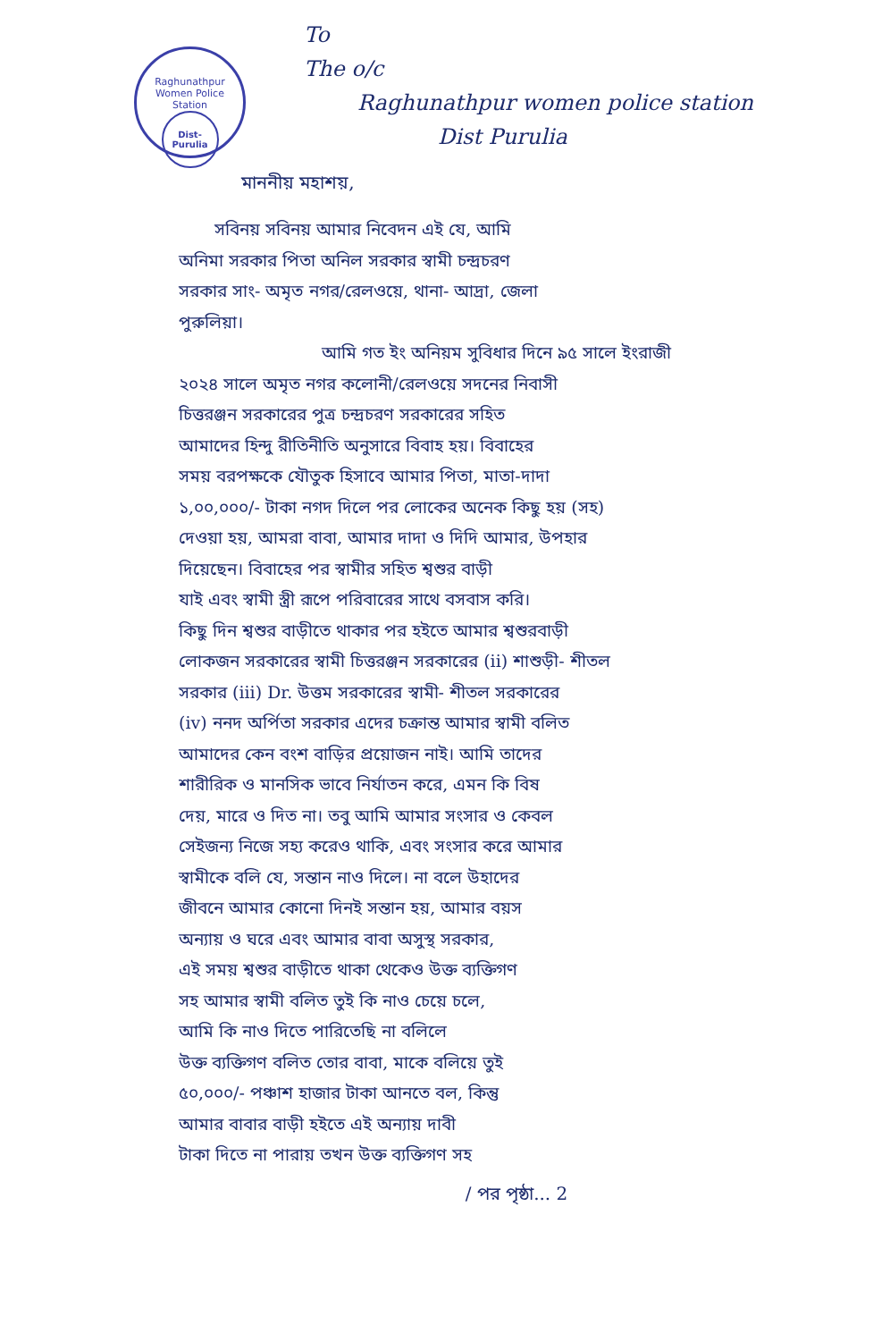Raghunathpur Women Police Station
Dist-Purulia
To
The o/c
Raghunathpur women police station
Dist Purulia
মাননীয় মহাশয়,
সবিনয় সবিনয় আমার নিবেদন এই যে, আমি
অনিমা সরকার পিতা অনিল সরকার স্বামী চন্দ্রচরণ
সরকার সাং- অমৃত নগর/রেলওয়ে, থানা- আদ্রা, জেলা
পুরুলিয়া।
আমি গত ইং অনিয়ম সুবিধার দিনে ৯৫ সালে ইংরাজী
২০২৪ সালে অমৃত নগর কলোনী/রেলওয়ে সদনের নিবাসী
চিত্তরঞ্জন সরকারের পুত্র চন্দ্রচরণ সরকারের সহিত
আমাদের হিন্দু রীতিনীতি অনুসারে বিবাহ হয়। বিবাহের
সময় বরপক্ষকে যৌতুক হিসাবে আমার পিতা, মাতা-দাদা
১,০০,০০০/- টাকা নগদ দিলে পর লোকের অনেক কিছু হয় (সহ)
দেওয়া হয়, আমরা বাবা, আমার দাদা ও দিদি আমার, উপহার
দিয়েছেন। বিবাহের পর স্বামীর সহিত শ্বশুর বাড়ী
যাই এবং স্বামী স্ত্রী রূপে পরিবারের সাথে বসবাস করি।
কিছু দিন শ্বশুর বাড়ীতে থাকার পর হইতে আমার শ্বশুরবাড়ী
লোকজন সরকারের স্বামী চিত্তরঞ্জন সরকারের (ii) শাশুড়ী- শীতল
সরকার (iii) Dr. উত্তম সরকারের স্বামী- শীতল সরকারের
(iv) ননদ অর্পিতা সরকার এদের চক্রান্ত আমার স্বামী বলিত
আমাদের কেন বংশ বাড়ির প্রয়োজন নাই। আমি তাদের
শারীরিক ও মানসিক ভাবে নির্যাতন করে, এমন কি বিষ
দেয়, মারে ও দিত না। তবু আমি আমার সংসার ও কেবল
সেইজন্য নিজে সহ্য করেও থাকি, এবং সংসার করে আমার
স্বামীকে বলি যে, সন্তান নাও দিলে। না বলে উহাদের
জীবনে আমার কোনো দিনই সন্তান হয়, আমার বয়স
অন্যায় ও ঘরে এবং আমার বাবা অসুস্থ সরকার,
এই সময় শ্বশুর বাড়ীতে থাকা থেকেও উক্ত ব্যক্তিগণ
সহ আমার স্বামী বলিত তুই কি নাও চেয়ে চলে,
আমি কি নাও দিতে পারিতেছি না বলিলে
উক্ত ব্যক্তিগণ বলিত তোর বাবা, মাকে বলিয়ে তুই
৫০,০০০/- পঞ্চাশ হাজার টাকা আনতে বল, কিন্তু
আমার বাবার বাড়ী হইতে এই অন্যায় দাবী
টাকা দিতে না পারায় তখন উক্ত ব্যক্তিগণ সহ
/ পর পৃষ্ঠা... 2